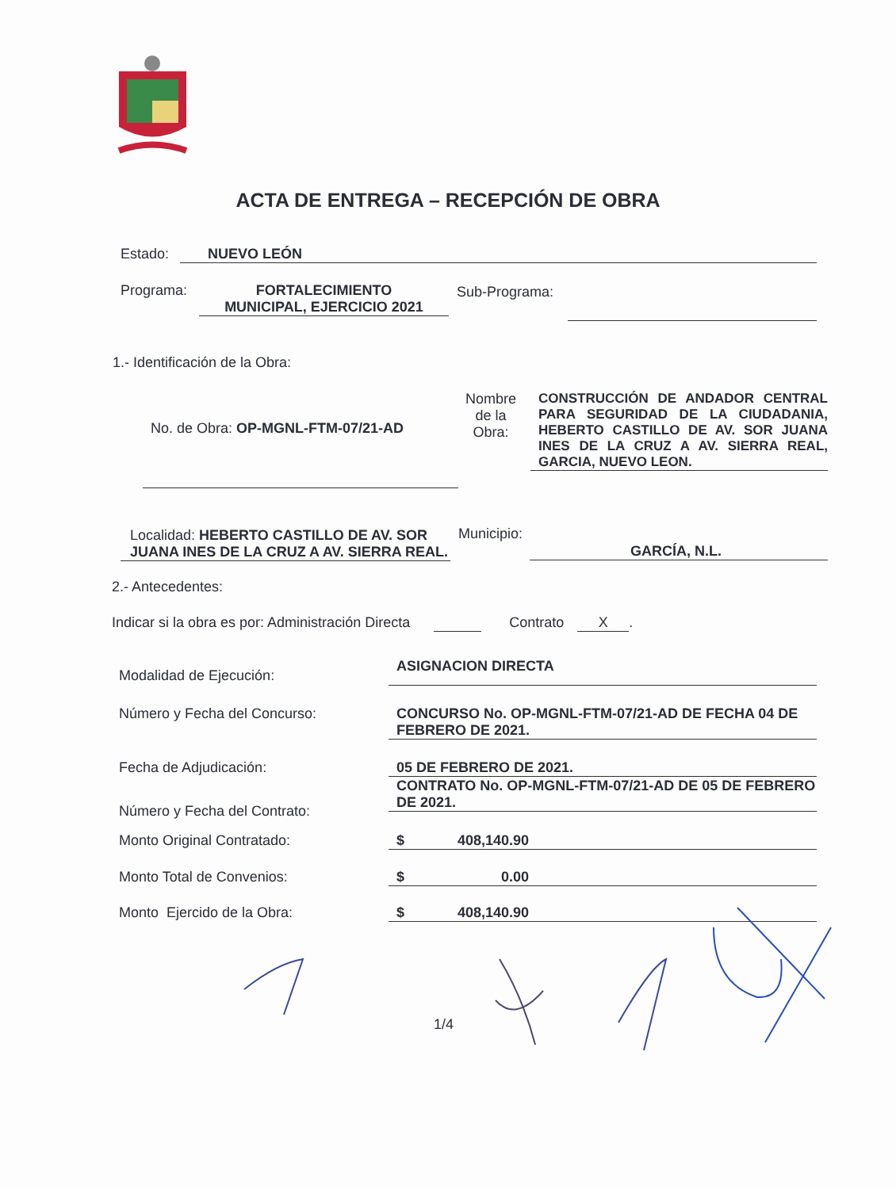ACTA DE ENTREGA – RECEPCIÓN DE OBRA
Estado: NUEVO LEÓN
Programa:
FORTALECIMIENTO
MUNICIPAL, EJERCICIO 2021
Sub-Programa:
1.- Identificación de la Obra:
No. de Obra: OP-MGNL-FTM-07/21-AD
Nombre de la Obra:
CONSTRUCCIÓN DE ANDADOR CENTRAL PARA SEGURIDAD DE LA CIUDADANIA, HEBERTO CASTILLO DE AV. SOR JUANA INES DE LA CRUZ A AV. SIERRA REAL, GARCIA, NUEVO LEON.
Localidad: HEBERTO CASTILLO DE AV. SOR JUANA INES DE LA CRUZ A AV. SIERRA REAL.
Municipio:
GARCÍA, N.L.
2.- Antecedentes:
Indicar si la obra es por: Administración Directa Contrato X.
Modalidad de Ejecución:
ASIGNACION DIRECTA
Número y Fecha del Concurso:
CONCURSO No. OP-MGNL-FTM-07/21-AD DE FECHA 04 DE FEBRERO DE 2021.
Fecha de Adjudicación: 05 DE FEBRERO DE 2021.
Número y Fecha del Contrato:
CONTRATO No. OP-MGNL-FTM-07/21-AD DE 05 DE FEBRERO DE 2021.
Monto Original Contratado: $ 408,140.90
Monto Total de Convenios: $ 0.00
Monto Ejercido de la Obra: $ 408,140.90
1/4